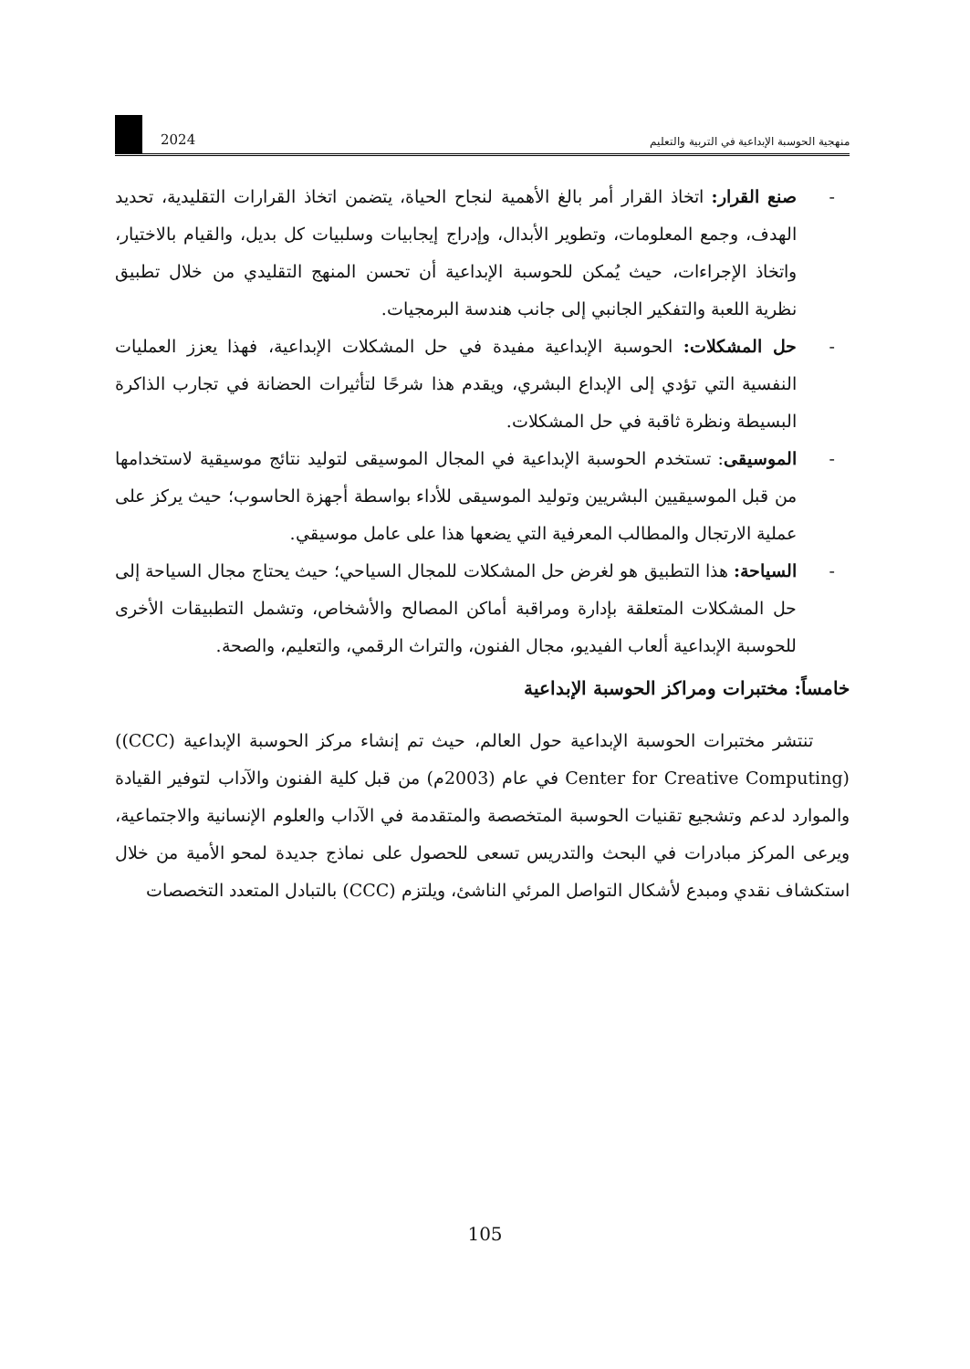منهجية الحوسبة الإبداعية في التربية والتعليم
2024
- صنع القرار: اتخاذ القرار أمر بالغ الأهمية لنجاح الحياة، يتضمن اتخاذ القرارات التقليدية، تحديد الهدف، وجمع المعلومات، وتطوير الأبدال، وإدراج إيجابيات وسلبيات كل بديل، والقيام بالاختيار، واتخاذ الإجراءات، حيث يُمكن للحوسبة الإبداعية أن تحسن المنهج التقليدي من خلال تطبيق نظرية اللعبة والتفكير الجانبي إلى جانب هندسة البرمجيات.
- حل المشكلات: الحوسبة الإبداعية مفيدة في حل المشكلات الإبداعية، فهذا يعزز العمليات النفسية التي تؤدي إلى الإبداع البشري، ويقدم هذا شرحًا لتأثيرات الحضانة في تجارب الذاكرة البسيطة ونظرة ثاقبة في حل المشكلات.
- الموسيقى: تستخدم الحوسبة الإبداعية في المجال الموسيقى لتوليد نتائج موسيقية لاستخدامها من قبل الموسيقيين البشريين وتوليد الموسيقى للأداء بواسطة أجهزة الحاسوب؛ حيث يركز على عملية الارتجال والمطالب المعرفية التي يضعها هذا على عامل موسيقي.
- السياحة: هذا التطبيق هو لغرض حل المشكلات للمجال السياحي؛ حيث يحتاج مجال السياحة إلى حل المشكلات المتعلقة بإدارة ومراقبة أماكن المصالح والأشخاص، وتشمل التطبيقات الأخرى للحوسبة الإبداعية ألعاب الفيديو، مجال الفنون، والتراث الرقمي، والتعليم، والصحة.
خامساً: مختبرات ومراكز الحوسبة الإبداعية
تنتشر مختبرات الحوسبة الإبداعية حول العالم، حيث تم إنشاء مركز الحوسبة الإبداعية ((CCC) Center for Creative Computing) في عام (2003م) من قبل كلية الفنون والآداب لتوفير القيادة والموارد لدعم وتشجيع تقنيات الحوسبة المتخصصة والمتقدمة في الآداب والعلوم الإنسانية والاجتماعية، ويرعى المركز مبادرات في البحث والتدريس تسعى للحصول على نماذج جديدة لمحو الأمية من خلال استكشاف نقدي ومبدع لأشكال التواصل المرئي الناشئ، ويلتزم (CCC) بالتبادل المتعدد التخصصات
105